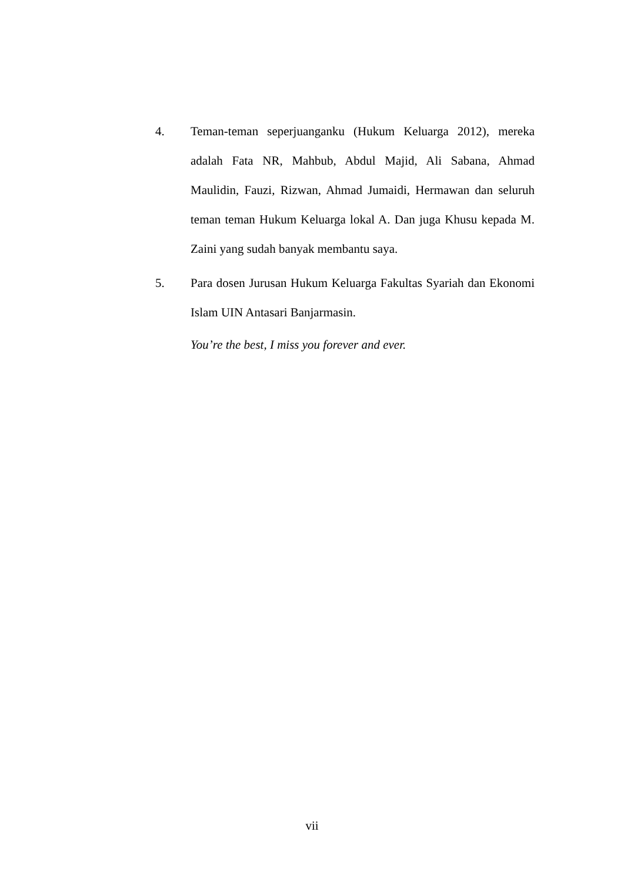4. Teman-teman seperjuanganku (Hukum Keluarga 2012), mereka adalah Fata NR, Mahbub, Abdul Majid, Ali Sabana, Ahmad Maulidin, Fauzi, Rizwan, Ahmad Jumaidi, Hermawan dan seluruh teman teman Hukum Keluarga lokal A. Dan juga Khusu kepada M. Zaini yang sudah banyak membantu saya.
5. Para dosen Jurusan Hukum Keluarga Fakultas Syariah dan Ekonomi Islam UIN Antasari Banjarmasin.
You’re the best, I miss you forever and ever.
vii